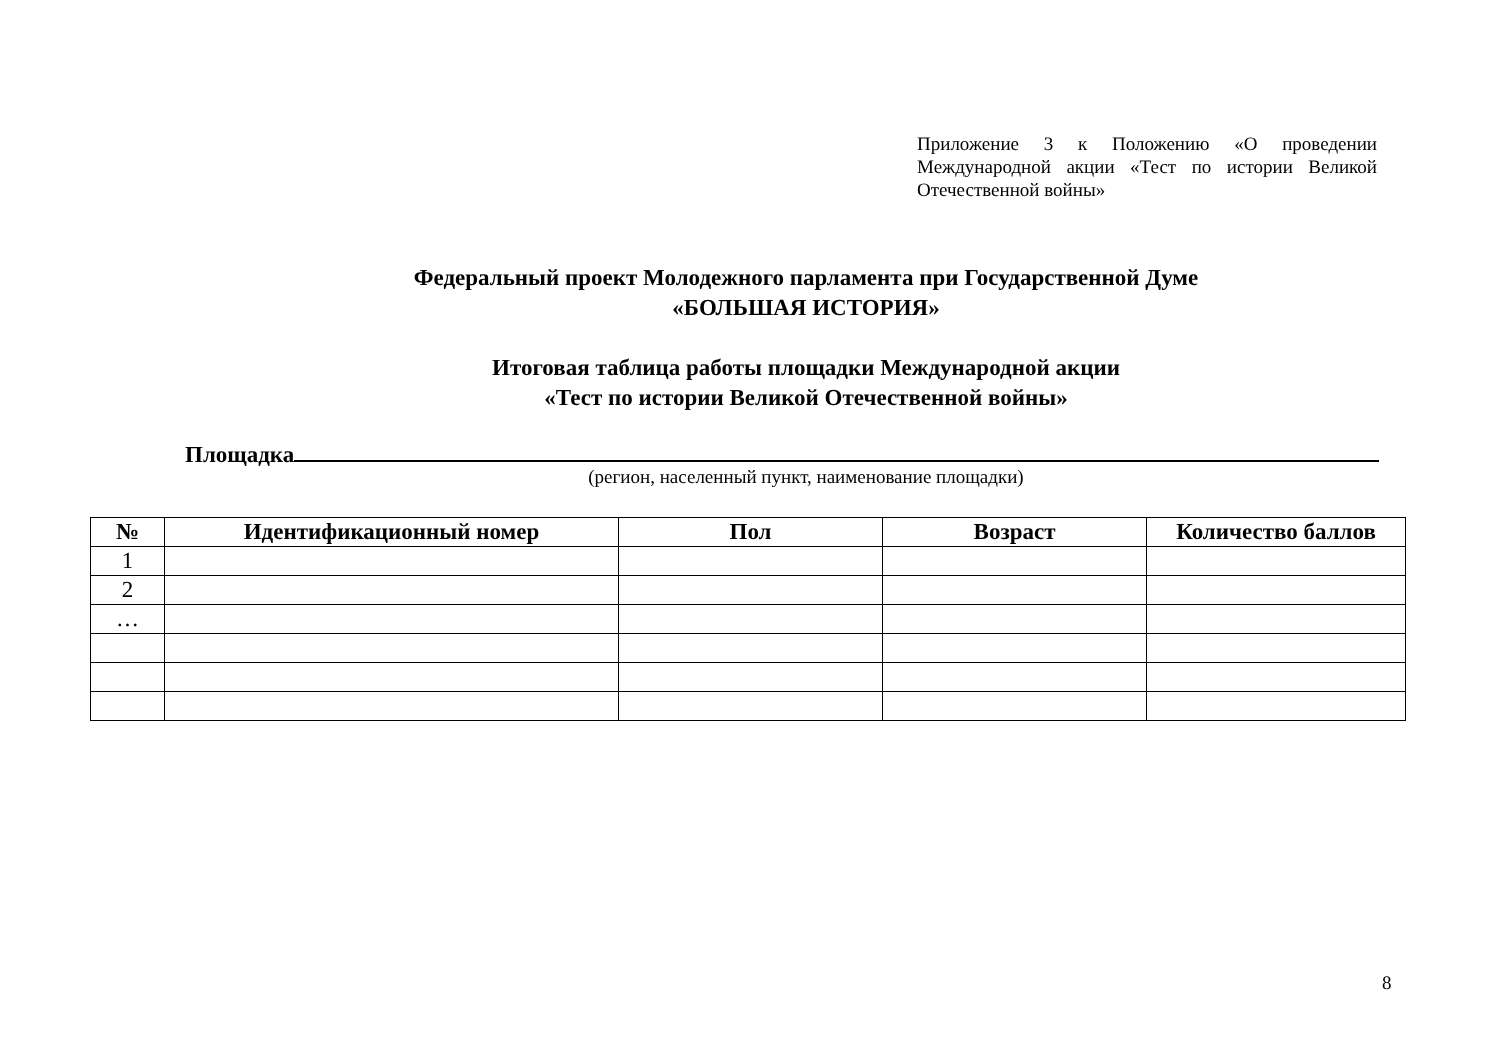Приложение 3 к Положению «О проведении Международной акции «Тест по истории Великой Отечественной войны»
Федеральный проект Молодежного парламента при Государственной Думе
«БОЛЬШАЯ ИСТОРИЯ»
Итоговая таблица работы площадки Международной акции
«Тест по истории Великой Отечественной войны»
Площадка
(регион, населенный пункт, наименование площадки)
| № | Идентификационный номер | Пол | Возраст | Количество баллов |
| --- | --- | --- | --- | --- |
| 1 | | | | |
| 2 | | | | |
| … | | | | |
8